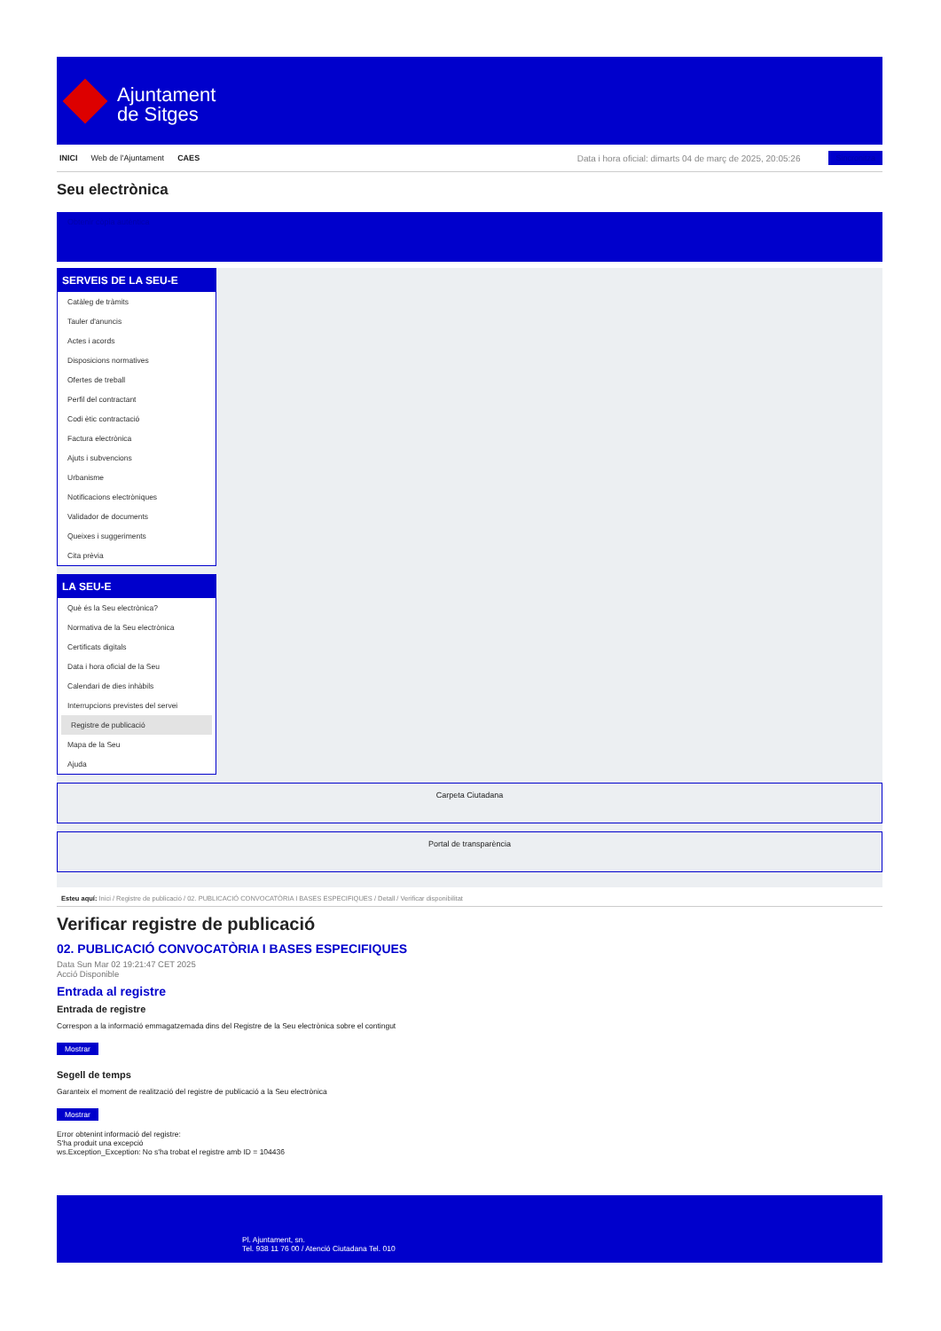Ajuntament
de Sitges
INICI Web de l'Ajuntament CAES Data i hora oficial: dimarts 04 de març de 2025, 20:05:26 Sincronitza
Seu electrònica
Obtenir còpia autèntica
SERVEIS DE LA SEU-E
Catàleg de tràmits
Tauler d'anuncis
Actes i acords
Disposicions normatives
Ofertes de treball
Perfil del contractant
Codi ètic contractació
Factura electrònica
Ajuts i subvencions
Urbanisme
Notificacions electròniques
Validador de documents
Queixes i suggeriments
Cita prèvia
LA SEU-E
Què és la Seu electrònica?
Normativa de la Seu electrònica
Certificats digitals
Data i hora oficial de la Seu
Calendari de dies inhàbils
Interrupcions previstes del servei
Registre de publicació
Mapa de la Seu
Ajuda
Carpeta Ciutadana
Portal de transparència
Esteu aquí: Inici / Registre de publicació / 02. PUBLICACIÓ CONVOCATÒRIA I BASES ESPECIFIQUES / Detall / Verificar disponibilitat
Verificar registre de publicació
02. PUBLICACIÓ CONVOCATÒRIA I BASES ESPECIFIQUES
Data Sun Mar 02 19:21:47 CET 2025
Acció Disponible
Entrada al registre
Entrada de registre
Correspon a la informació emmagatzemada dins del Registre de la Seu electrònica sobre el contingut
Mostrar
Segell de temps
Garanteix el moment de realització del registre de publicació a la Seu electrònica
Mostrar
Error obtenint informació del registre:
S'ha produit una excepció
ws.Exception_Exception: No s'ha trobat el registre amb ID = 104436
Pl. Ajuntament, sn.
Tel. 938 11 76 00 / Atenció Ciutadana Tel. 010